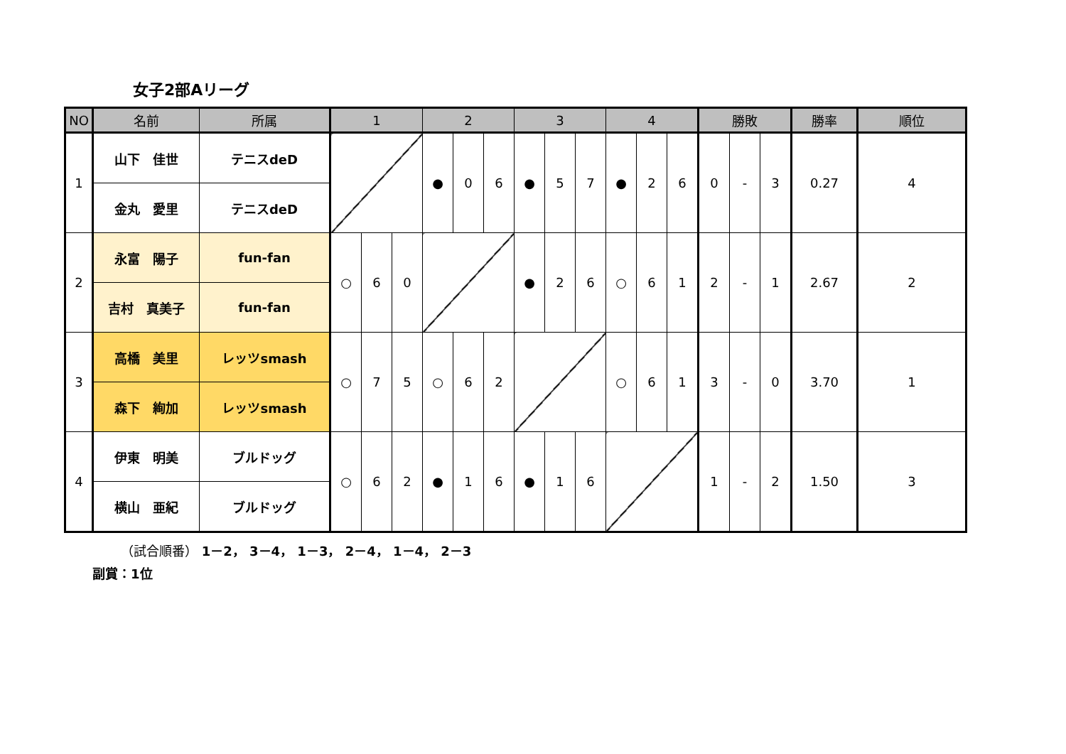女子2部Aリーグ
| NO | 名前 | 所属 | 1 | | | 2 | | | 3 | | | 4 | | | 勝敗 | | | 勝率 | 順位 |
| --- | --- | --- | --- | --- | --- | --- | --- | --- | --- | --- | --- | --- | --- | --- | --- | --- | --- | --- | --- |
| 1 | 山下 佳世 | テニスdeD | | | | ● | 0 | 6 | ● | 5 | 7 | ● | 2 | 6 | 0 | - | 3 | 0.27 | 4 |
| | 金丸 愛里 | テニスdeD | | | | | | | | | | | | | | | | | |
| 2 | 永富 陽子 | fun-fan | ○ | 6 | 0 | | | | ● | 2 | 6 | ○ | 6 | 1 | 2 | - | 1 | 2.67 | 2 |
| | 吉村 真美子 | fun-fan | | | | | | | | | | | | | | | | | |
| 3 | 高橋 美里 | レッツsmash | ○ | 7 | 5 | ○ | 6 | 2 | | | | ○ | 6 | 1 | 3 | - | 0 | 3.70 | 1 |
| | 森下 絢加 | レッツsmash | | | | | | | | | | | | | | | | | |
| 4 | 伊東 明美 | ブルドッグ | ○ | 6 | 2 | ● | 1 | 6 | ● | 1 | 6 | | | | 1 | - | 2 | 1.50 | 3 |
| | 横山 亜紀 | ブルドッグ | | | | | | | | | | | | | | | | | |
（試合順番） 1－2， 3－4， 1－3， 2－4， 1－4， 2－3
副賞：1位